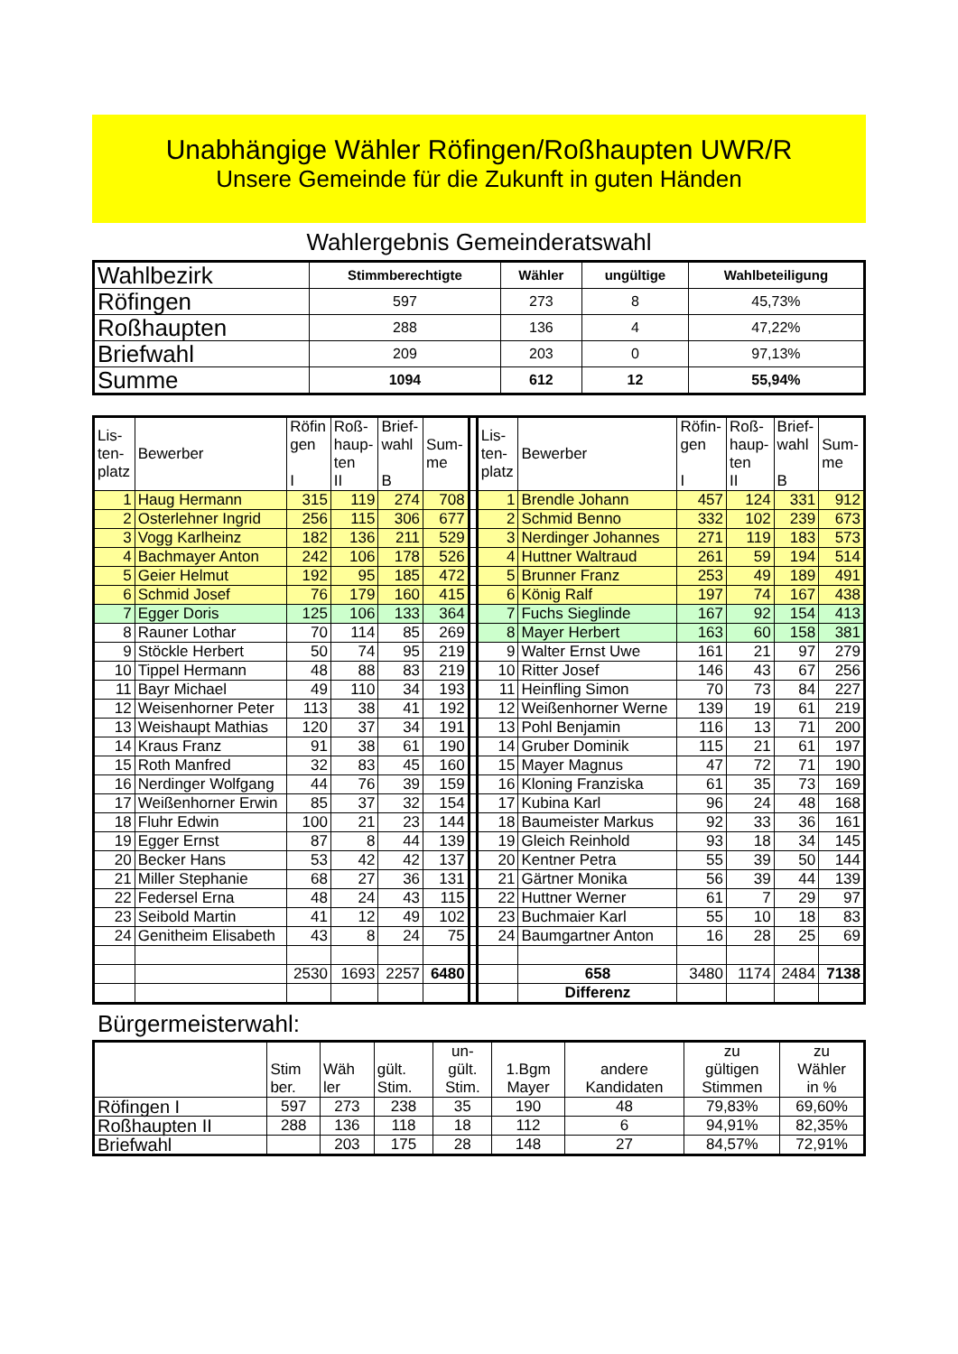Unabhängige Wähler Röfingen/Roßhaupten UWR/R
Unsere Gemeinde für die Zukunft in guten Händen
Wahlergebnis Gemeinderatswahl
| Wahlbezirk | Stimmberechtigte | Wähler | ungültige | Wahlbeteiligung |
| Röfingen | 597 | 273 | 8 | 45,73% |
| Roßhaupten | 288 | 136 | 4 | 47,22% |
| Briefwahl | 209 | 203 | 0 | 97,13% |
| Summe | 1094 | 612 | 12 | 55,94% |
| Lis- ten- platz | Bewerber | Röfin gen I | Roß- haup- ten II | Brief- wahl B | Sum- me | | Lis- ten- platz | Bewerber | Röfin- gen I | Roß- haup- ten II | Brief- wahl B | Sum- me |
| 1 | Haug Hermann | 315 | 119 | 274 | 708 | | 1 | Brendle Johann | 457 | 124 | 331 | 912 |
| 2 | Osterlehner Ingrid | 256 | 115 | 306 | 677 | | 2 | Schmid Benno | 332 | 102 | 239 | 673 |
| 3 | Vogg Karlheinz | 182 | 136 | 211 | 529 | | 3 | Nerdinger Johannes | 271 | 119 | 183 | 573 |
| 4 | Bachmayer Anton | 242 | 106 | 178 | 526 | | 4 | Huttner Waltraud | 261 | 59 | 194 | 514 |
| 5 | Geier Helmut | 192 | 95 | 185 | 472 | | 5 | Brunner Franz | 253 | 49 | 189 | 491 |
| 6 | Schmid Josef | 76 | 179 | 160 | 415 | | 6 | König Ralf | 197 | 74 | 167 | 438 |
| 7 | Egger Doris | 125 | 106 | 133 | 364 | | 7 | Fuchs Sieglinde | 167 | 92 | 154 | 413 |
| 8 | Rauner Lothar | 70 | 114 | 85 | 269 | | 8 | Mayer Herbert | 163 | 60 | 158 | 381 |
| 9 | Stöckle Herbert | 50 | 74 | 95 | 219 | | 9 | Walter Ernst Uwe | 161 | 21 | 97 | 279 |
| 10 | Tippel Hermann | 48 | 88 | 83 | 219 | | 10 | Ritter Josef | 146 | 43 | 67 | 256 |
| 11 | Bayr Michael | 49 | 110 | 34 | 193 | | 11 | Heinfling Simon | 70 | 73 | 84 | 227 |
| 12 | Weisenhorner Peter | 113 | 38 | 41 | 192 | | 12 | Weißenhorner Werne | 139 | 19 | 61 | 219 |
| 13 | Weishaupt Mathias | 120 | 37 | 34 | 191 | | 13 | Pohl Benjamin | 116 | 13 | 71 | 200 |
| 14 | Kraus Franz | 91 | 38 | 61 | 190 | | 14 | Gruber Dominik | 115 | 21 | 61 | 197 |
| 15 | Roth Manfred | 32 | 83 | 45 | 160 | | 15 | Mayer Magnus | 47 | 72 | 71 | 190 |
| 16 | Nerdinger Wolfgang | 44 | 76 | 39 | 159 | | 16 | Kloning Franziska | 61 | 35 | 73 | 169 |
| 17 | Weißenhorner Erwin | 85 | 37 | 32 | 154 | | 17 | Kubina Karl | 96 | 24 | 48 | 168 |
| 18 | Fluhr Edwin | 100 | 21 | 23 | 144 | | 18 | Baumeister Markus | 92 | 33 | 36 | 161 |
| 19 | Egger Ernst | 87 | 8 | 44 | 139 | | 19 | Gleich Reinhold | 93 | 18 | 34 | 145 |
| 20 | Becker Hans | 53 | 42 | 42 | 137 | | 20 | Kentner Petra | 55 | 39 | 50 | 144 |
| 21 | Miller Stephanie | 68 | 27 | 36 | 131 | | 21 | Gärtner Monika | 56 | 39 | 44 | 139 |
| 22 | Federsel Erna | 48 | 24 | 43 | 115 | | 22 | Huttner Werner | 61 | 7 | 29 | 97 |
| 23 | Seibold Martin | 41 | 12 | 49 | 102 | | 23 | Buchmaier Karl | 55 | 10 | 18 | 83 |
| 24 | Genitheim Elisabeth | 43 | 8 | 24 | 75 | | 24 | Baumgartner Anton | 16 | 28 | 25 | 69 |
| | | 2530 | 1693 | 2257 | 6480 | | | 658 | 3480 | 1174 | 2484 | 7138 |
| | | | | | | | | Differenz | | | | |
Bürgermeisterwahl:
| | Stim ber. | Wäh ler | gült. Stim. | un- gült. Stim. | 1.Bgm Mayer | andere Kandidaten | zu gültigen Stimmen | zu Wähler in % |
| Röfingen I | 597 | 273 | 238 | 35 | 190 | 48 | 79,83% | 69,60% |
| Roßhaupten II | 288 | 136 | 118 | 18 | 112 | 6 | 94,91% | 82,35% |
| Briefwahl | | 203 | 175 | 28 | 148 | 27 | 84,57% | 72,91% |